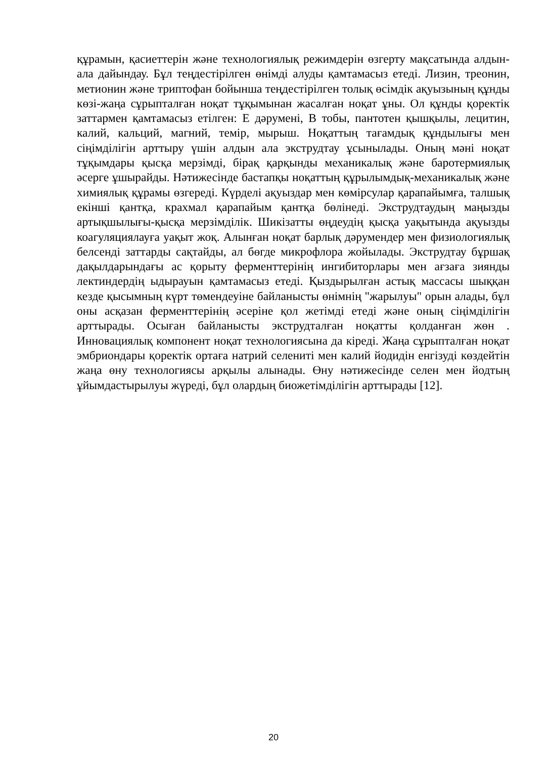құрамын, қасиеттерін және технологиялық режимдерін өзгерту мақсатында алдын-ала дайындау. Бұл теңдестірілген өнімді алуды қамтамасыз етеді. Лизин, треонин, метионин және триптофан бойынша теңдестірілген толық өсімдік ақуызының құнды көзі-жаңа сұрыпталған ноқат тұқымынан жасалған ноқат ұны. Ол құнды қоректік заттармен қамтамасыз етілген: Е дәрумені, В тобы, пантотен қышқылы, лецитин, калий, кальций, магний, темір, мырыш. Ноқаттың тағамдық құндылығы мен сіңімділігін арттыру үшін алдын ала экструдтау ұсынылады. Оның мәні ноқат тұқымдары қысқа мерзімді, бірақ қарқынды механикалық және баротермиялық әсерге ұшырайды. Нәтижесінде бастапқы ноқаттың құрылымдық-механикалық және химиялық құрамы өзгереді. Күрделі ақуыздар мен көмірсулар қарапайымға, талшық екінші қантқа, крахмал қарапайым қантқа бөлінеді. Экструдтаудың маңызды артықшылығы-қысқа мерзімділік. Шикізатты өңдеудің қысқа уақытында ақуызды коагуляциялауға уақыт жоқ. Алынған ноқат барлық дәрумендер мен физиологиялық белсенді заттарды сақтайды, ал бөгде микрофлора жойылады. Экструдтау бұршақ дақылдарындағы ас қорыту ферменттерінің ингибиторлары мен ағзаға зиянды лектиндердің ыдырауын қамтамасыз етеді. Қыздырылған астық массасы шыққан кезде қысымның күрт төмендеуіне байланысты өнімнің "жарылуы" орын алады, бұл оны асқазан ферменттерінің әсеріне қол жетімді етеді және оның сіңімділігін арттырады. Осыған байланысты экструдталған ноқатты қолданған жөн . Инновациялық компонент ноқат технологиясына да кіреді. Жаңа сұрыпталған ноқат эмбриондары қоректік ортаға натрий селениті мен калий йодидін енгізуді көздейтін жаңа өну технологиясы арқылы алынады. Өну нәтижесінде селен мен йодтың ұйымдастырылуы жүреді, бұл олардың биожетімділігін арттырады [12].
20